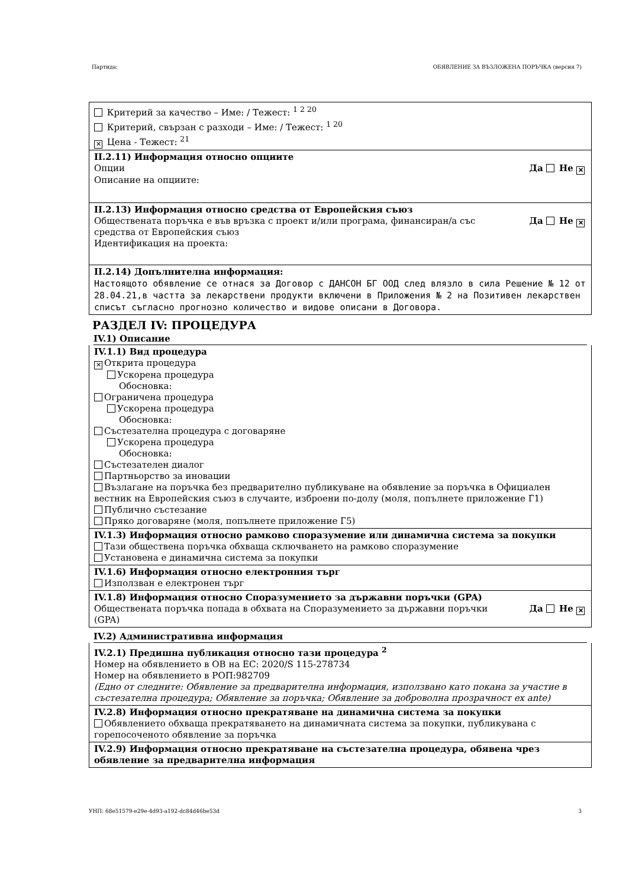Партида: ОБЯВЛЕНИЕ ЗА ВЪЗЛОЖЕНА ПОРЪЧКА (версия 7)
Критерий за качество – Име: / Тежест: <sup>1 2 20</sup>
Критерий, свързан с разходи – Име: / Тежест: <sup>1 20</sup>
✕ Цена - Тежест: <sup>21</sup>
II.2.11) Информация относно опциите
Опции Да Не ✕
Описание на опциите:
II.2.13) Информация относно средства от Европейския съюз
Обществената поръчка е във връзка с проект и/или програма, финансиран/а със
средства от Европейския съюз Да Не ✕
Идентификация на проекта:
II.2.14) Допълнителна информация:
Настоящото обявление се отнася за Договор с ДАНСОН БГ ООД след влязло в сила Решение № 12 от 28.04.21,в частта за лекарствени продукти включени в Приложения № 2 на Позитивен лекарствен списът съгласно прогнозно количество и видове описани в Договора.
РАЗДЕЛ IV: ПРОЦЕДУРА
IV.1) Описание
IV.1.1) Вид процедура
✕ Открита процедура
Ускорена процедура
Обосновка:
Ограничена процедура
Ускорена процедура
Обосновка:
Състезателна процедура с договаряне
Ускорена процедура
Обосновка:
Състезателен диалог
Партньорство за иновации
Възлагане на поръчка без предварително публикуване на обявление за поръчка в Официален вестник на Европейския съюз в случаите, изброени по-долу (моля, попълнете приложение Г1)
Публично състезание
Пряко договаряне (моля, попълнете приложение Г5)
IV.1.3) Информация относно рамково споразумение или динамична система за покупки
Тази обществена поръчка обхваща сключването на рамково споразумение
Установена е динамична система за покупки
IV.1.6) Информация относно електронния търг
Използван е електронен търг
IV.1.8) Информация относно Споразумението за държавни поръчки (GPA)
Обществената поръчка попада в обхвата на Споразумението за държавни поръчки
(GPA) Да Не ✕
IV.2) Административна информация
IV.2.1) Предишна публикация относно тази процедура <sup>2</sup>
Номер на обявлението в ОВ на ЕС: 2020/S 115-278734
Номер на обявлението в РОП:982709
(Едно от следните: Обявление за предварителна информация, използвано като покана за участие в състезателна процедура; Обявление за поръчка; Обявление за доброволна прозрачност ex ante)
IV.2.8) Информация относно прекратяване на динамична система за покупки
Обявлението обхваща прекратяването на динамичната система за покупки, публикувана с горепосоченото обявление за поръчка
IV.2.9) Информация относно прекратяване на състезателна процедура, обявена чрез обявление за предварителна информация
УНП: 68e51579-e29e-4d93-a192-dc84d46be53d 3